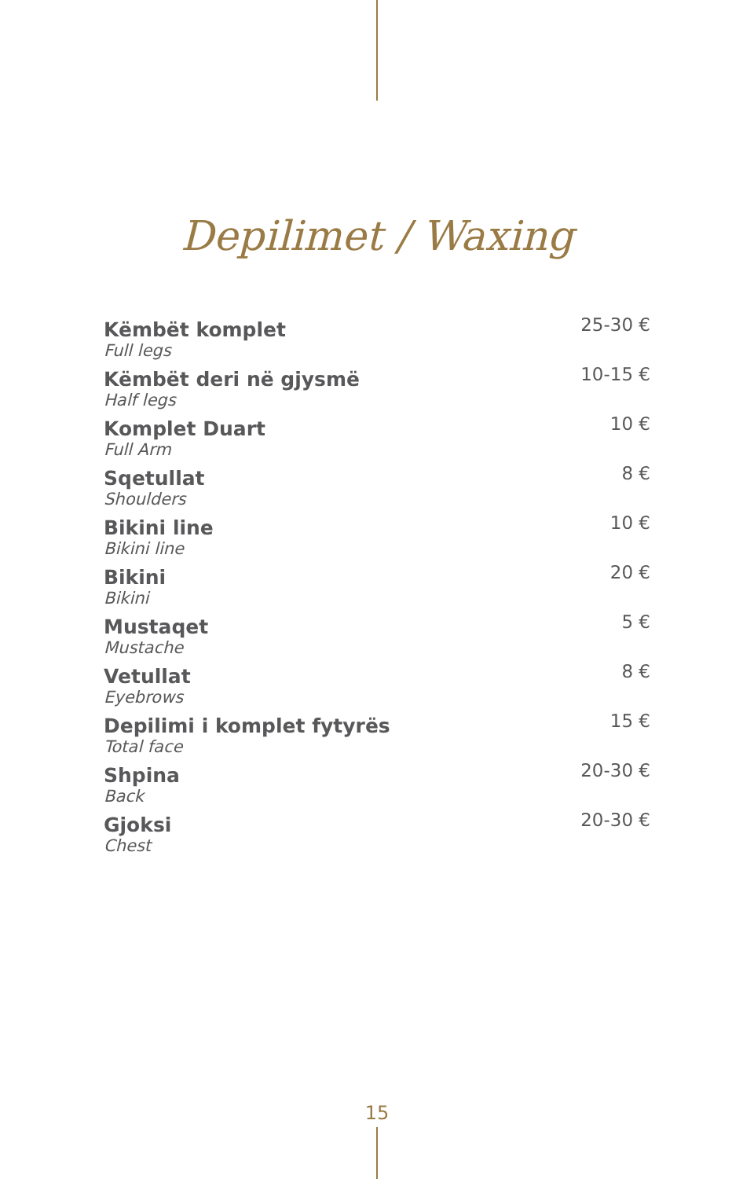Depilimet / Waxing
| Këmbët komplet Full legs | 25-30 € |
| Këmbët deri në gjysmë Half legs | 10-15 € |
| Komplet Duart Full Arm | 10 € |
| Sqetullat Shoulders | 8 € |
| Bikini line Bikini line | 10 € |
| Bikini Bikini | 20 € |
| Mustaqet Mustache | 5 € |
| Vetullat Eyebrows | 8 € |
| Depilimi i komplet fytyrës Total face | 15 € |
| Shpina Back | 20-30 € |
| Gjoksi Chest | 20-30 € |
15